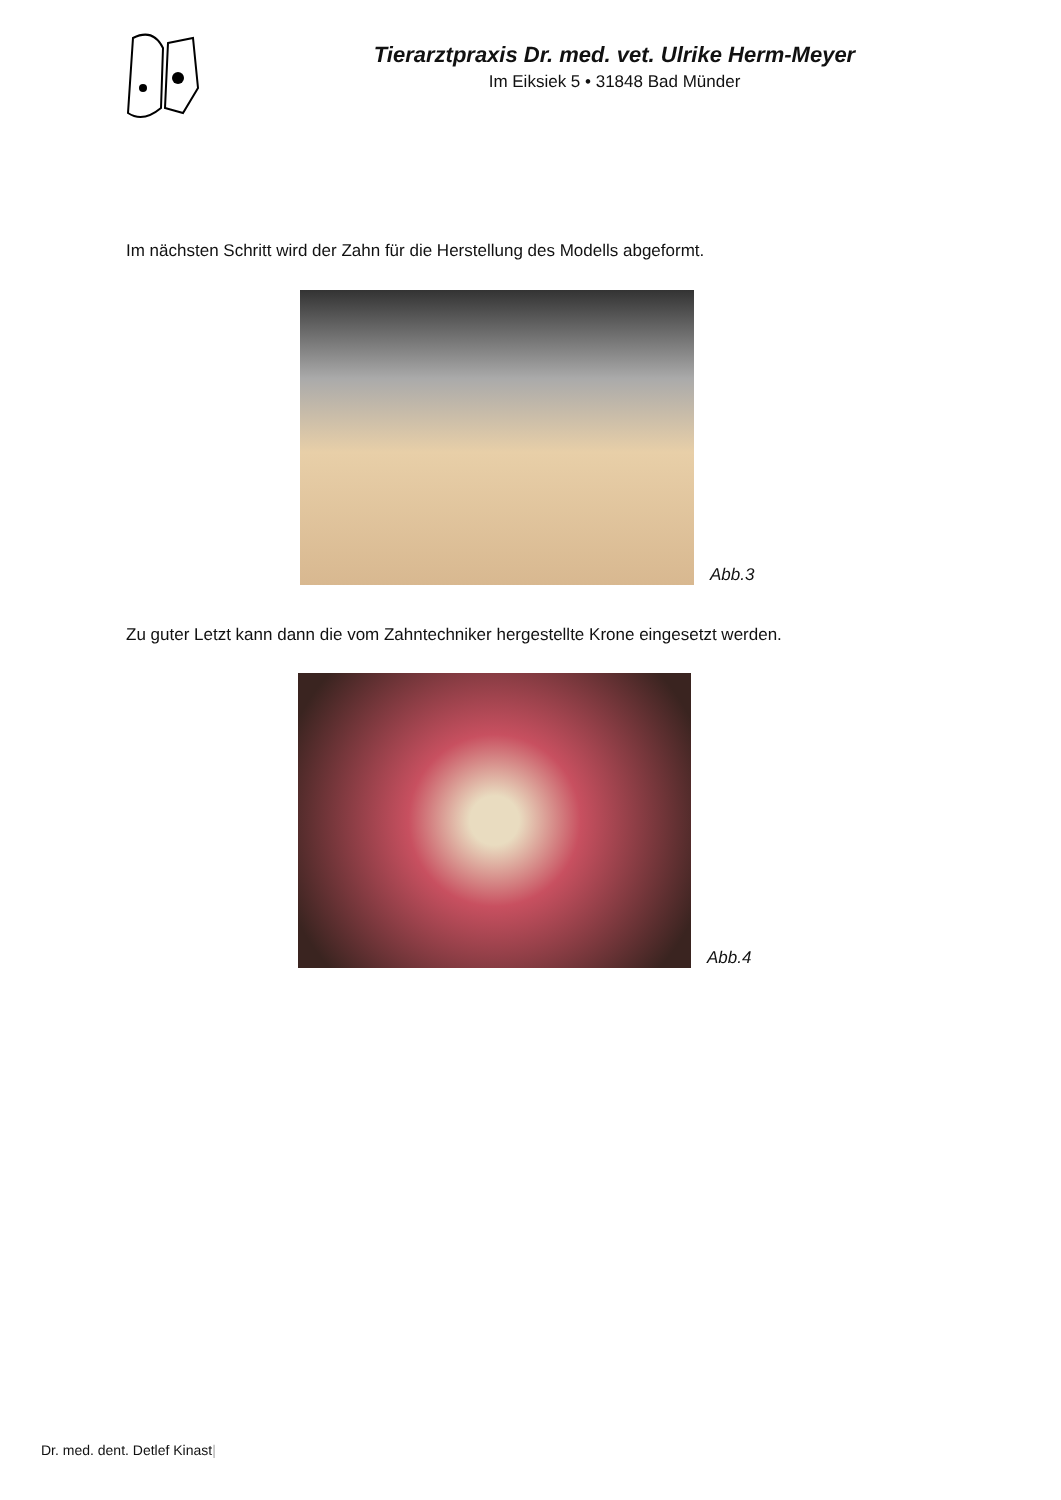Tierarztpraxis Dr. med. vet. Ulrike Herm-Meyer
Im Eiksiek 5 • 31848 Bad Münder
Im nächsten Schritt wird der Zahn für die Herstellung des Modells abgeformt.
Abb.3
Zu guter Letzt kann dann die vom Zahntechniker hergestellte Krone eingesetzt werden.
Abb.4
Dr. med. dent. Detlef Kinast|